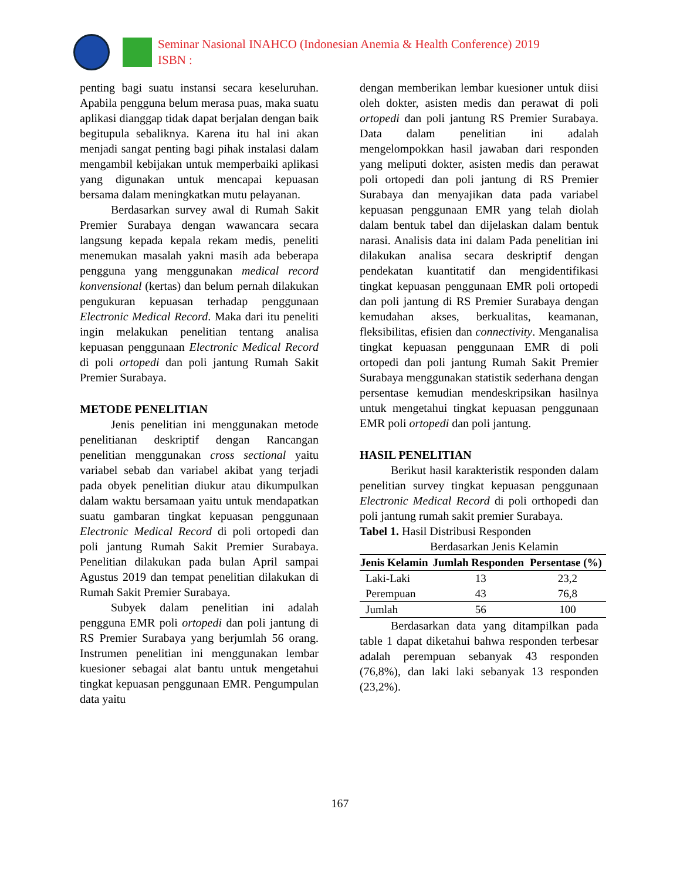Seminar Nasional INAHCO (Indonesian Anemia & Health Conference) 2019
ISBN :
penting bagi suatu instansi secara keseluruhan. Apabila pengguna belum merasa puas, maka suatu aplikasi dianggap tidak dapat berjalan dengan baik begitupula sebaliknya. Karena itu hal ini akan menjadi sangat penting bagi pihak instalasi dalam mengambil kebijakan untuk memperbaiki aplikasi yang digunakan untuk mencapai kepuasan bersama dalam meningkatkan mutu pelayanan.
Berdasarkan survey awal di Rumah Sakit Premier Surabaya dengan wawancara secara langsung kepada kepala rekam medis, peneliti menemukan masalah yakni masih ada beberapa pengguna yang menggunakan medical record konvensional (kertas) dan belum pernah dilakukan pengukuran kepuasan terhadap penggunaan Electronic Medical Record. Maka dari itu peneliti ingin melakukan penelitian tentang analisa kepuasan penggunaan Electronic Medical Record di poli ortopedi dan poli jantung Rumah Sakit Premier Surabaya.
METODE PENELITIAN
Jenis penelitian ini menggunakan metode penelitianan deskriptif dengan Rancangan penelitian menggunakan cross sectional yaitu variabel sebab dan variabel akibat yang terjadi pada obyek penelitian diukur atau dikumpulkan dalam waktu bersamaan yaitu untuk mendapatkan suatu gambaran tingkat kepuasan penggunaan Electronic Medical Record di poli ortopedi dan poli jantung Rumah Sakit Premier Surabaya. Penelitian dilakukan pada bulan April sampai Agustus 2019 dan tempat penelitian dilakukan di Rumah Sakit Premier Surabaya.
Subyek dalam penelitian ini adalah pengguna EMR poli ortopedi dan poli jantung di RS Premier Surabaya yang berjumlah 56 orang. Instrumen penelitian ini menggunakan lembar kuesioner sebagai alat bantu untuk mengetahui tingkat kepuasan penggunaan EMR. Pengumpulan data yaitu
dengan memberikan lembar kuesioner untuk diisi oleh dokter, asisten medis dan perawat di poli ortopedi dan poli jantung RS Premier Surabaya. Data dalam penelitian ini adalah mengelompokkan hasil jawaban dari responden yang meliputi dokter, asisten medis dan perawat poli ortopedi dan poli jantung di RS Premier Surabaya dan menyajikan data pada variabel kepuasan penggunaan EMR yang telah diolah dalam bentuk tabel dan dijelaskan dalam bentuk narasi. Analisis data ini dalam Pada penelitian ini dilakukan analisa secara deskriptif dengan pendekatan kuantitatif dan mengidentifikasi tingkat kepuasan penggunaan EMR poli ortopedi dan poli jantung di RS Premier Surabaya dengan kemudahan akses, berkualitas, keamanan, fleksibilitas, efisien dan connectivity. Menganalisa tingkat kepuasan penggunaan EMR di poli ortopedi dan poli jantung Rumah Sakit Premier Surabaya menggunakan statistik sederhana dengan persentase kemudian mendeskripsikan hasilnya untuk mengetahui tingkat kepuasan penggunaan EMR poli ortopedi dan poli jantung.
HASIL PENELITIAN
Berikut hasil karakteristik responden dalam penelitian survey tingkat kepuasan penggunaan Electronic Medical Record di poli orthopedi dan poli jantung rumah sakit premier Surabaya.
Tabel 1. Hasil Distribusi Responden
Berdasarkan Jenis Kelamin
| Jenis Kelamin | Jumlah Responden | Persentase (%) |
| --- | --- | --- |
| Laki-Laki | 13 | 23,2 |
| Perempuan | 43 | 76,8 |
| Jumlah | 56 | 100 |
Berdasarkan data yang ditampilkan pada table 1 dapat diketahui bahwa responden terbesar adalah perempuan sebanyak 43 responden (76,8%), dan laki laki sebanyak 13 responden (23,2%).
167